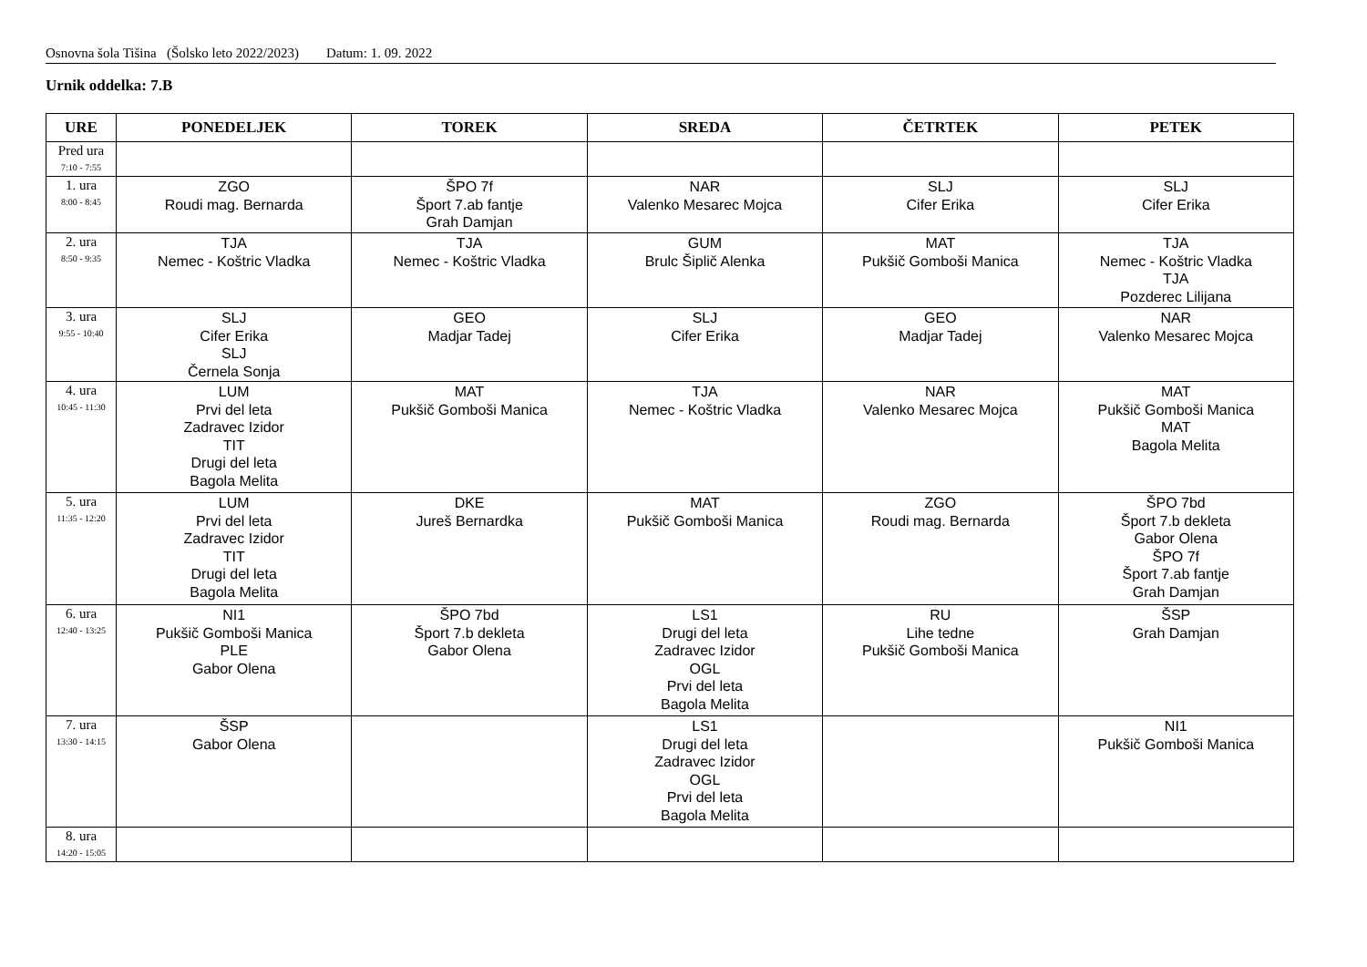Osnovna šola Tišina (Šolsko leto 2022/2023) Datum: 1. 09. 2022
Urnik oddelka: 7.B
| URE | PONEDELJEK | TOREK | SREDA | ČETRTEK | PETEK |
| --- | --- | --- | --- | --- | --- |
| Pred ura 7:10 - 7:55 | | | | | |
| 1. ura 8:00 - 8:45 | ZGO Roudi mag. Bernarda | ŠPO 7f Šport 7.ab fantje Grah Damjan | NAR Valenko Mesarec Mojca | SLJ Cifer Erika | SLJ Cifer Erika |
| 2. ura 8:50 - 9:35 | TJA Nemec - Koštric Vladka | TJA Nemec - Koštric Vladka | GUM Brulc Šiplič Alenka | MAT Pukšič Gomboši Manica | TJA Nemec - Koštric Vladka TJA Pozderec Lilijana |
| 3. ura 9:55 - 10:40 | SLJ Cifer Erika SLJ Černela Sonja | GEO Madjar Tadej | SLJ Cifer Erika | GEO Madjar Tadej | NAR Valenko Mesarec Mojca |
| 4. ura 10:45 - 11:30 | LUM Prvi del leta Zadravec Izidor TIT Drugi del leta Bagola Melita | MAT Pukšič Gomboši Manica | TJA Nemec - Koštric Vladka | NAR Valenko Mesarec Mojca | MAT Pukšič Gomboši Manica MAT Bagola Melita |
| 5. ura 11:35 - 12:20 | LUM Prvi del leta Zadravec Izidor TIT Drugi del leta Bagola Melita | DKE Jureš Bernardka | MAT Pukšič Gomboši Manica | ZGO Roudi mag. Bernarda | ŠPO 7bd Šport 7.b dekleta Gabor Olena ŠPO 7f Šport 7.ab fantje Grah Damjan |
| 6. ura 12:40 - 13:25 | NI1 Pukšič Gomboši Manica PLE Gabor Olena | ŠPO 7bd Šport 7.b dekleta Gabor Olena | LS1 Drugi del leta Zadravec Izidor OGL Prvi del leta Bagola Melita | RU Lihe tedne Pukšič Gomboši Manica | ŠSP Grah Damjan |
| 7. ura 13:30 - 14:15 | ŠSP Gabor Olena | | LS1 Drugi del leta Zadravec Izidor OGL Prvi del leta Bagola Melita | | NI1 Pukšič Gomboši Manica |
| 8. ura 14:20 - 15:05 | | | | | |